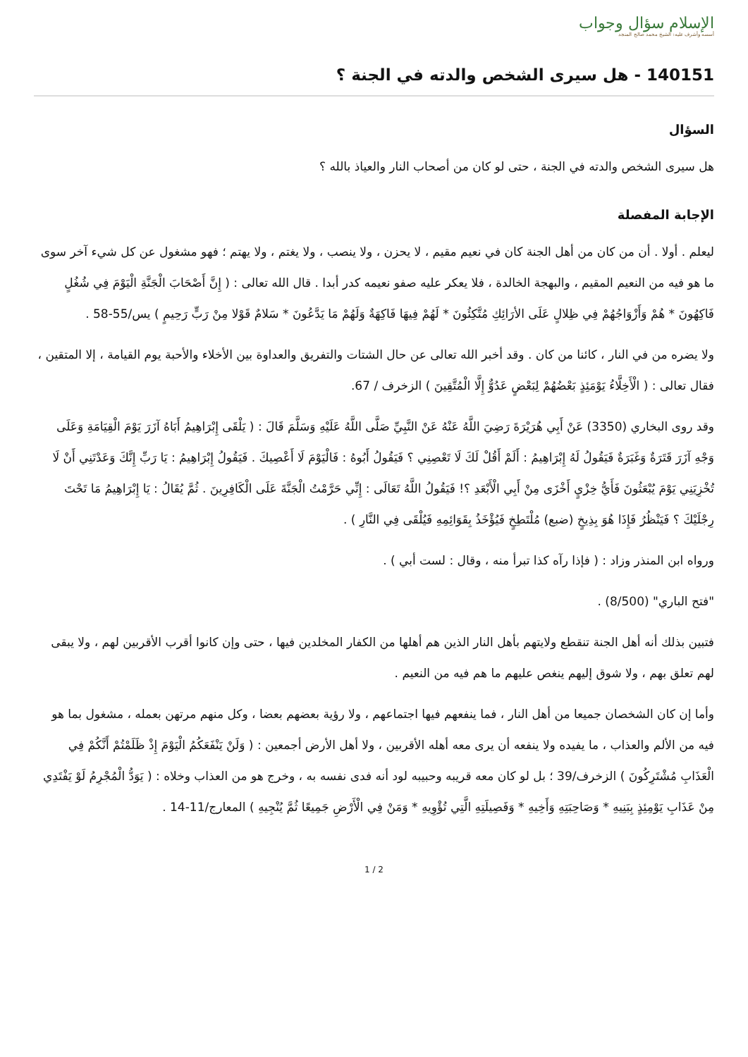الإسلام سؤال وجواب
أسسه وأشرف عليه: الشيخ محمد صالح المنجد
140151 - هل سيرى الشخص والدته في الجنة ؟
السؤال
هل سيرى الشخص والدته في الجنة ، حتى لو كان من أصحاب النار والعياذ بالله ؟
الإجابة المفصلة
ليعلم . أولا . أن من كان من أهل الجنة كان في نعيم مقيم ، لا يحزن ، ولا ينصب ، ولا يغتم ، ولا يهتم ؛ فهو مشغول عن كل شيء آخر سوى ما هو فيه من النعيم المقيم ، والبهجة الخالدة ، فلا يعكر عليه صفو نعيمه كدر أبدا . قال الله تعالى : ( إِنَّ أَصْحَابَ الْجَنَّةِ الْيَوْمَ فِي شُغُلٍ فَاكِهُونَ * هُمْ وَأَزْوَاجُهُمْ فِي ظِلالٍ عَلَى الأرَائِكِ مُتَّكِئُونَ * لَهُمْ فِيهَا فَاكِهَةٌ وَلَهُمْ مَا يَدَّعُونَ * سَلامٌ قَوْلا مِنْ رَبٍّ رَحِيمٍ ) يس/55-58 .
ولا يضره من في النار ، كائنا من كان . وقد أخبر الله تعالى عن حال الشتات والتفريق والعداوة بين الأخلاء والأحبة يوم القيامة ، إلا المتقين ، فقال تعالى : ( الْأَخِلَّاءُ يَوْمَئِذٍ بَعْضُهُمْ لِبَعْضٍ عَدُوٌّ إِلَّا الْمُتَّقِينَ ) الزخرف / 67.
وقد روى البخاري (3350) عَنْ أَبِي هُرَيْرَةَ رَضِيَ اللَّهُ عَنْهُ عَنْ النَّبِيِّ صَلَّى اللَّهُ عَلَيْهِ وَسَلَّمَ قَالَ : ( يَلْقَى إِبْرَاهِيمُ أَبَاهُ آزَرَ يَوْمَ الْقِيَامَةِ وَعَلَى وَجْهِ آزَرَ قَتَرَةٌ وَغَبَرَةٌ فَيَقُولُ لَهُ إِبْرَاهِيمُ : أَلَمْ أَقُلْ لَكَ لَا تَعْصِنِي ؟ فَيَقُولُ أَبُوهُ : فَالْيَوْمَ لَا أَعْصِيكَ . فَيَقُولُ إِبْرَاهِيمُ : يَا رَبِّ إِنَّكَ وَعَدْتَنِي أَنْ لَا تُخْزِيَنِي يَوْمَ يُبْعَثُونَ فَأَيُّ خِزْيٍ أَخْزَى مِنْ أَبِي الْأَبْعَدِ ؟! فَيَقُولُ اللَّهُ تَعَالَى : إِنِّي حَرَّمْتُ الْجَنَّةَ عَلَى الْكَافِرِينَ . ثُمَّ يُقَالُ : يَا إِبْرَاهِيمُ مَا تَحْتَ رِجْلَيْكَ ؟ فَيَنْظُرُ فَإِذَا هُوَ بِذِيخٍ (ضبع) مُلْتَطِخٍ فَيُؤْخَذُ بِقَوَائِمِهِ فَيُلْقَى فِي النَّارِ ) .
ورواه ابن المنذر وزاد : ( فإذا رآه كذا تبرأ منه ، وقال : لست أبي ) .
"فتح الباري" (8/500) .
فتبين بذلك أنه أهل الجنة تنقطع ولايتهم بأهل النار الذين هم أهلها من الكفار المخلدين فيها ، حتى وإن كانوا أقرب الأقربين لهم ، ولا يبقى لهم تعلق بهم ، ولا شوق إليهم ينغص عليهم ما هم فيه من النعيم .
وأما إن كان الشخصان جميعا من أهل النار ، فما ينفعهم فيها اجتماعهم ، ولا رؤية بعضهم بعضا ، وكل منهم مرتهن بعمله ، مشغول بما هو فيه من الألم والعذاب ، ما يفيده ولا ينفعه أن يرى معه أهله الأقربين ، ولا أهل الأرض أجمعين : ( وَلَنْ يَنْفَعَكُمُ الْيَوْمَ إِذْ ظَلَمْتُمْ أَنَّكُمْ فِي الْعَذَابِ مُشْتَرِكُونَ ) الزخرف/39 ؛ بل لو كان معه قريبه وحبيبه لود أنه فدى نفسه به ، وخرج هو من العذاب وخلاه : ( يَوَدُّ الْمُجْرِمُ لَوْ يَفْتَدِي مِنْ عَذَابِ يَوْمِئِذٍ بِبَنِيهِ * وَصَاحِبَتِهِ وَأَخِيهِ * وَفَصِيلَتِهِ الَّتِي تُؤْوِيهِ * وَمَنْ فِي الْأَرْضِ جَمِيعًا ثُمَّ يُنْجِيهِ ) المعارج/11-14 .
1 / 2